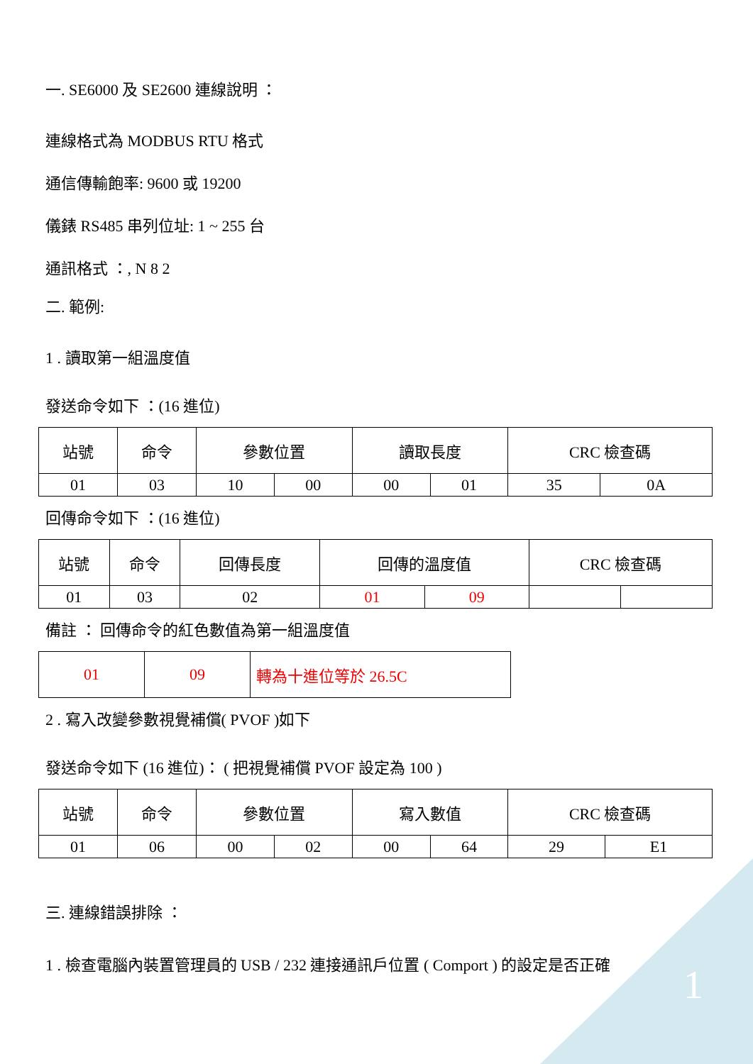一. SE6000 及 SE2600 連線說明 ：
連線格式為 MODBUS RTU 格式
通信傳輸飽率: 9600 或 19200
儀錶 RS485 串列位址: 1 ~ 255 台
通訊格式 ：, N 8 2
二. 範例:
1 . 讀取第一組溫度值
發送命令如下 ：(16 進位)
| 站號 | 命令 | 參數位置 | | 讀取長度 | | CRC 檢查碼 | |
| 01 | 03 | 10 | 00 | 00 | 01 | 35 | 0A |
回傳命令如下 ：(16 進位)
| 站號 | 命令 | 回傳長度 | 回傳的溫度值 | | CRC 檢查碼 | |
| 01 | 03 | 02 | 01 | 09 | | |
備註 ： 回傳命令的紅色數值為第一組溫度值
| 01 | 09 | 轉為十進位等於 26.5C |
2 . 寫入改變參數視覺補償( PVOF )如下
發送命令如下 (16 進位)： ( 把視覺補償 PVOF 設定為 100 )
| 站號 | 命令 | 參數位置 | | 寫入數值 | | CRC 檢查碼 | |
| 01 | 06 | 00 | 02 | 00 | 64 | 29 | E1 |
三. 連線錯誤排除 ：
1 . 檢查電腦內裝置管理員的 USB / 232 連接通訊戶位置 ( Comport ) 的設定是否正確
1